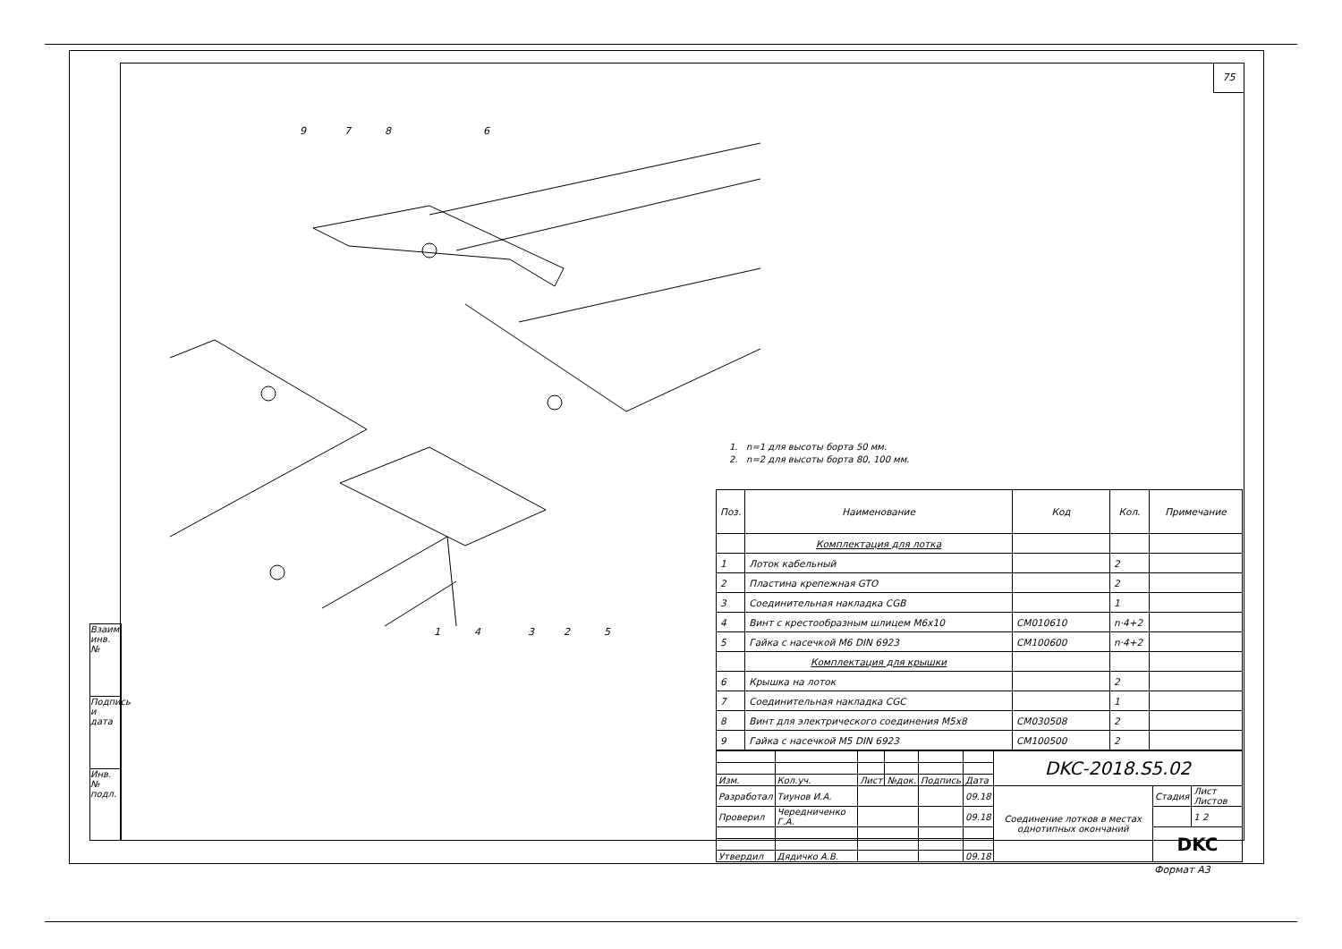Взаим. инв. №
Подпись и дата
Инв. № подл.
75
9
7
8
6
1
4
3
2
5
1. n=1 для высоты борта 50 мм.
2. n=2 для высоты борта 80, 100 мм.
| Поз. | Наименование | Код | Кол. | Примечание |
| --- | --- | --- | --- | --- |
| | Комплектация для лотка | | | |
| 1 | Лоток кабельный | | 2 | |
| 2 | Пластина крепежная GTO | | 2 | |
| 3 | Соединительная накладка CGB | | 1 | |
| 4 | Винт с крестообразным шлицем M6x10 | CM010610 | n·4+2 | |
| 5 | Гайка с насечкой M6 DIN 6923 | CM100600 | n·4+2 | |
| | Комплектация для крышки | | | |
| 6 | Крышка на лоток | | 2 | |
| 7 | Соединительная накладка CGC | | 1 | |
| 8 | Винт для электрического соединения M5x8 | CM030508 | 2 | |
| 9 | Гайка с насечкой M5 DIN 6923 | CM100500 | 2 | |
| | | | | | | DKC-2018.S5.02 | | |
| Изм. | Кол.уч. | Лист | №док. | Подпись | Дата | | | |
| Разработал | Тиунов И.А. | | | | 09.18 | Соединение лотков в местах однотипных окончаний | Стадия | Лист Листов |
| Проверил | Чередниченко Г.А. | | | | 09.18 | | | 1 2 |
| | | | | | | | DKC | |
| Утвердил | Дядичко А.В. | | | | 09.18 | | | |
Формат А3